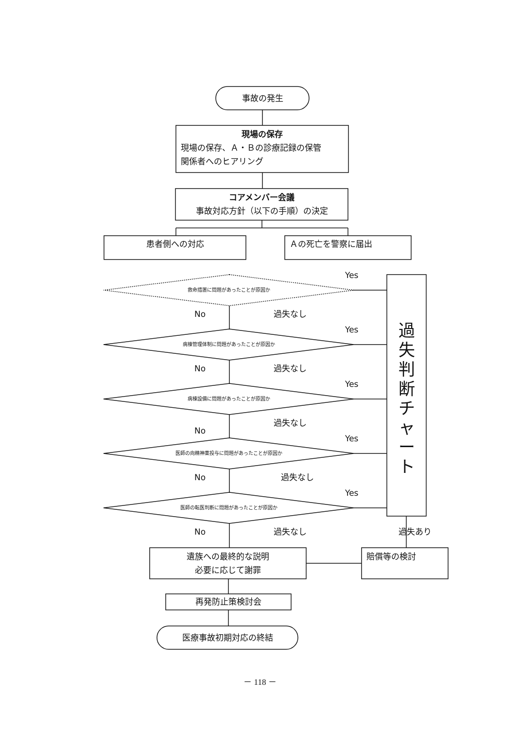事故の発生
現場の保存
現場の保存、Ａ・Ｂの診療記録の保管
関係者へのヒアリング
コアメンバー会議
事故対応方針（以下の手順）の決定
患者側への対応 Ａの死亡を警察に届出
過
失
判
断
チ
ャ
ー
ト
救命措置に問題があったことが原因か
病棟管理体制に問題があったことが原因か
病棟設備に問題があったことが原因か
医師の向精神薬投与に問題があったことが原因か
医師の転医判断に問題があったことが原因か
Yes
No 過失なし
Yes
No 過失なし
Yes
過失なし
No
Yes
No 過失なし
Yes
No 過失なし 過失あり
遺族への最終的な説明
必要に応じて謝罪
賠償等の検討
再発防止策検討会
医療事故初期対応の終結
－ 118 －